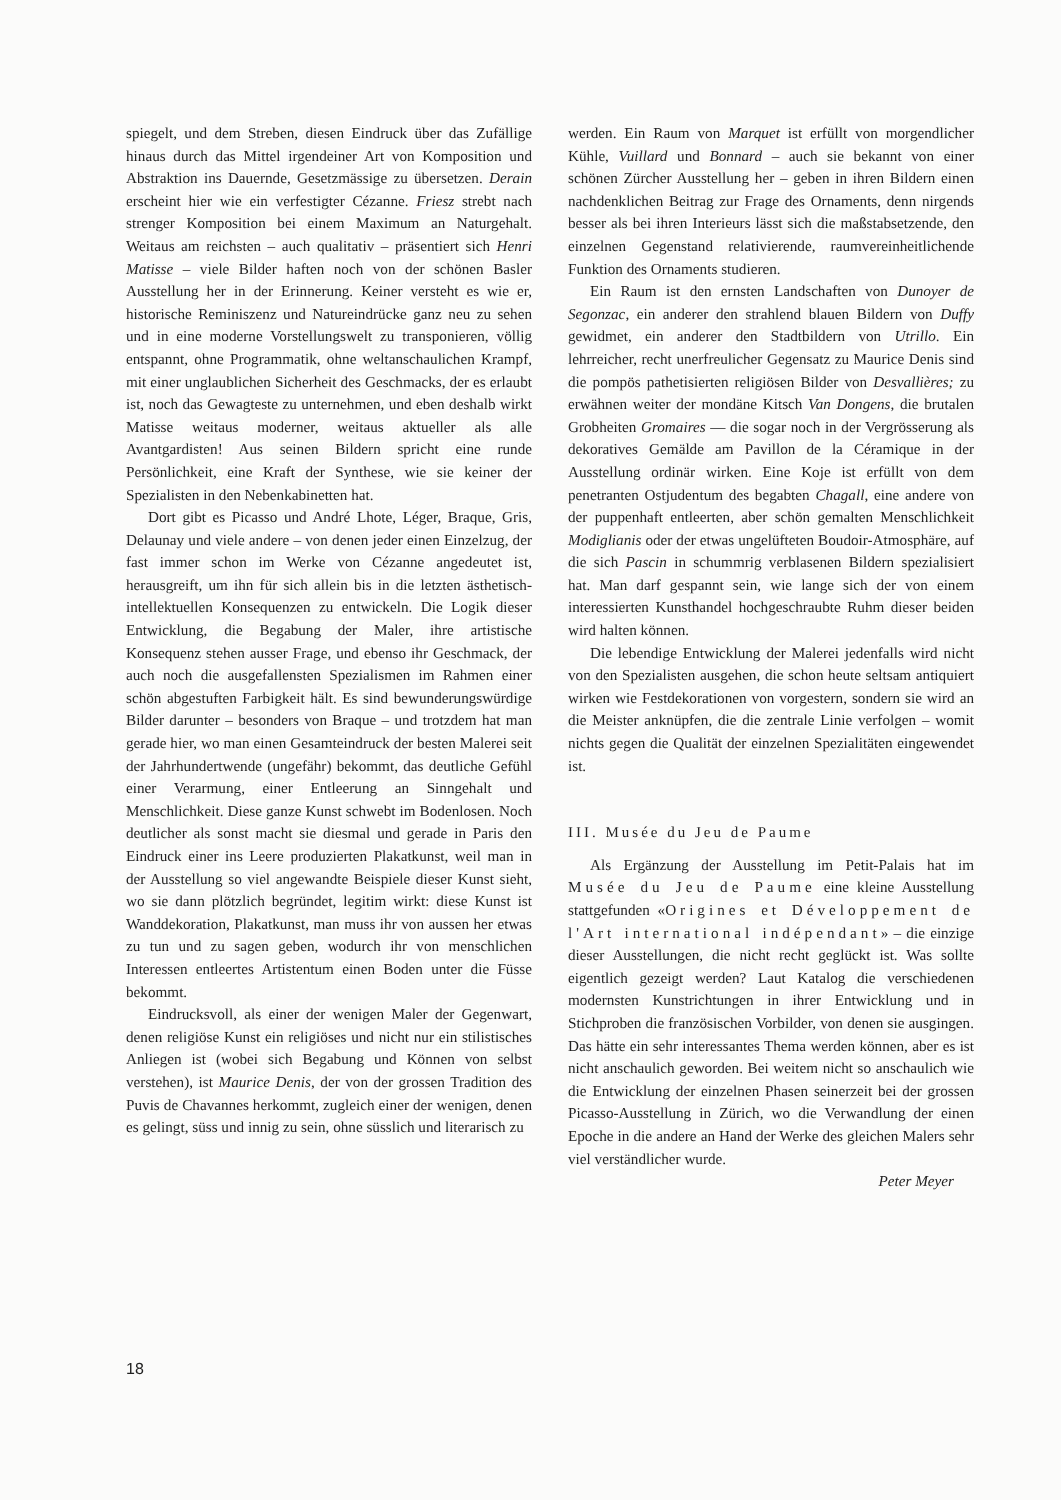spiegelt, und dem Streben, diesen Eindruck über das Zufällige hinaus durch das Mittel irgendeiner Art von Komposition und Abstraktion ins Dauernde, Gesetzmässige zu übersetzen. Derain erscheint hier wie ein verfestigter Cézanne. Friesz strebt nach strenger Komposition bei einem Maximum an Naturgehalt. Weitaus am reichsten – auch qualitativ – präsentiert sich Henri Matisse – viele Bilder haften noch von der schönen Basler Ausstellung her in der Erinnerung. Keiner versteht es wie er, historische Reminiszenz und Natureindrücke ganz neu zu sehen und in eine moderne Vorstellungswelt zu transponieren, völlig entspannt, ohne Programmatik, ohne weltanschaulichen Krampf, mit einer unglaublichen Sicherheit des Geschmacks, der es erlaubt ist, noch das Gewagteste zu unternehmen, und eben deshalb wirkt Matisse weitaus moderner, weitaus aktueller als alle Avantgardisten! Aus seinen Bildern spricht eine runde Persönlichkeit, eine Kraft der Synthese, wie sie keiner der Spezialisten in den Nebenkabinetten hat.
Dort gibt es Picasso und André Lhote, Léger, Braque, Gris, Delaunay und viele andere – von denen jeder einen Einzelzug, der fast immer schon im Werke von Cézanne angedeutet ist, herausgreift, um ihn für sich allein bis in die letzten ästhetisch-intellektuellen Konsequenzen zu entwickeln. Die Logik dieser Entwicklung, die Begabung der Maler, ihre artistische Konsequenz stehen ausser Frage, und ebenso ihr Geschmack, der auch noch die ausgefallensten Spezialismen im Rahmen einer schön abgestuften Farbigkeit hält. Es sind bewunderungswürdige Bilder darunter – besonders von Braque – und trotzdem hat man gerade hier, wo man einen Gesamteindruck der besten Malerei seit der Jahrhundertwende (ungefähr) bekommt, das deutliche Gefühl einer Verarmung, einer Entleerung an Sinngehalt und Menschlichkeit. Diese ganze Kunst schwebt im Bodenlosen. Noch deutlicher als sonst macht sie diesmal und gerade in Paris den Eindruck einer ins Leere produzierten Plakatkunst, weil man in der Ausstellung so viel angewandte Beispiele dieser Kunst sieht, wo sie dann plötzlich begründet, legitim wirkt: diese Kunst ist Wanddekoration, Plakatkunst, man muss ihr von aussen her etwas zu tun und zu sagen geben, wodurch ihr von menschlichen Interessen entleertes Artistentum einen Boden unter die Füsse bekommt.
Eindrucksvoll, als einer der wenigen Maler der Gegenwart, denen religiöse Kunst ein religiöses und nicht nur ein stilistisches Anliegen ist (wobei sich Begabung und Können von selbst verstehen), ist Maurice Denis, der von der grossen Tradition des Puvis de Chavannes herkommt, zugleich einer der wenigen, denen es gelingt, süss und innig zu sein, ohne süsslich und literarisch zu
werden. Ein Raum von Marquet ist erfüllt von morgendlicher Kühle, Vuillard und Bonnard – auch sie bekannt von einer schönen Zürcher Ausstellung her – geben in ihren Bildern einen nachdenklichen Beitrag zur Frage des Ornaments, denn nirgends besser als bei ihren Interieurs lässt sich die maßstabsetzende, den einzelnen Gegenstand relativierende, raumvereinheitlichende Funktion des Ornaments studieren.
Ein Raum ist den ernsten Landschaften von Dunoyer de Segonzac, ein anderer den strahlend blauen Bildern von Duffy gewidmet, ein anderer den Stadtbildern von Utrillo. Ein lehrreicher, recht unerfreulicher Gegensatz zu Maurice Denis sind die pompös pathetisierten religiösen Bilder von Desvallières; zu erwähnen weiter der mondäne Kitsch Van Dongens, die brutalen Grobheiten Gromaires — die sogar noch in der Vergrösserung als dekoratives Gemälde am Pavillon de la Céramique in der Ausstellung ordinär wirken. Eine Koje ist erfüllt von dem penetranten Ostjudentum des begabten Chagall, eine andere von der puppenhaft entleerten, aber schön gemalten Menschlichkeit Modiglianis oder der etwas ungelüfteten Boudoir-Atmosphäre, auf die sich Pascin in schummrig verblasenen Bildern spezialisiert hat. Man darf gespannt sein, wie lange sich der von einem interessierten Kunsthandel hochgeschraubte Ruhm dieser beiden wird halten können.
Die lebendige Entwicklung der Malerei jedenfalls wird nicht von den Spezialisten ausgehen, die schon heute seltsam antiquiert wirken wie Festdekorationen von vorgestern, sondern sie wird an die Meister anknüpfen, die die zentrale Linie verfolgen – womit nichts gegen die Qualität der einzelnen Spezialitäten eingewendet ist.
III. Musée du Jeu de Paume
Als Ergänzung der Ausstellung im Petit-Palais hat im Musée du Jeu de Paume eine kleine Ausstellung stattgefunden «Origines et Développement de l'Art international indépendant» – die einzige dieser Ausstellungen, die nicht recht geglückt ist. Was sollte eigentlich gezeigt werden? Laut Katalog die verschiedenen modernsten Kunstrichtungen in ihrer Entwicklung und in Stichproben die französischen Vorbilder, von denen sie ausgingen. Das hätte ein sehr interessantes Thema werden können, aber es ist nicht anschaulich geworden. Bei weitem nicht so anschaulich wie die Entwicklung der einzelnen Phasen seinerzeit bei der grossen Picasso-Ausstellung in Zürich, wo die Verwandlung der einen Epoche in die andere an Hand der Werke des gleichen Malers sehr viel verständlicher wurde.
Peter Meyer
18